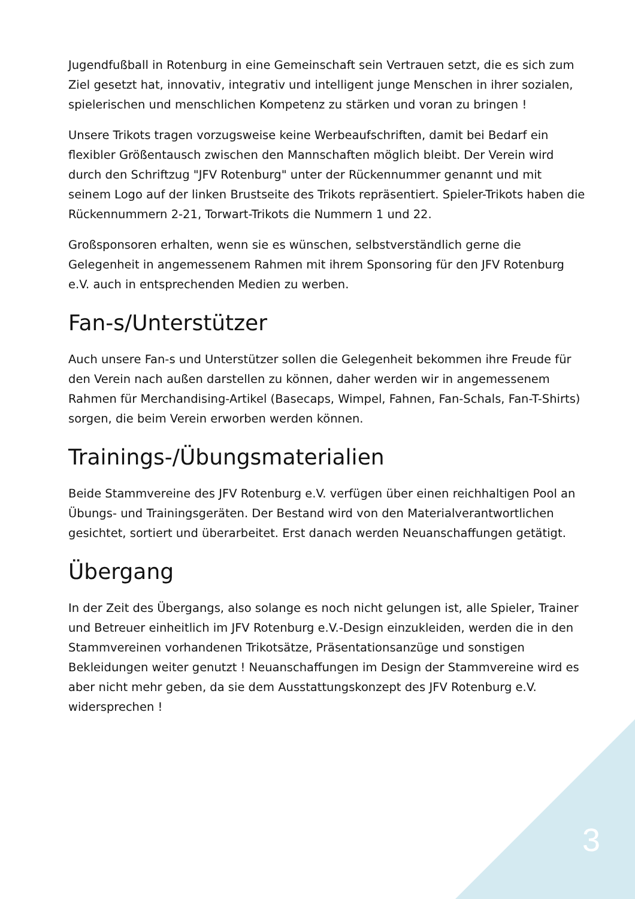Jugendfußball in Rotenburg in eine Gemeinschaft sein Vertrauen setzt, die es sich zum Ziel gesetzt hat, innovativ, integrativ und intelligent junge Menschen in ihrer sozialen, spielerischen und menschlichen Kompetenz zu stärken und voran zu bringen !
Unsere Trikots tragen vorzugsweise keine Werbeaufschriften, damit bei Bedarf ein flexibler Größentausch zwischen den Mannschaften möglich bleibt. Der Verein wird durch den Schriftzug "JFV Rotenburg" unter der Rückennummer genannt und mit seinem Logo auf der linken Brustseite des Trikots repräsentiert. Spieler-Trikots haben die Rückennummern 2-21, Torwart-Trikots die Nummern 1 und 22.
Großsponsoren erhalten, wenn sie es wünschen, selbstverständlich gerne die Gelegenheit in angemessenem Rahmen mit ihrem Sponsoring für den JFV Rotenburg e.V. auch in entsprechenden Medien zu werben.
Fan-s/Unterstützer
Auch unsere Fan-s und Unterstützer sollen die Gelegenheit bekommen ihre Freude für den Verein nach außen darstellen zu können, daher werden wir in angemessenem Rahmen für Merchandising-Artikel (Basecaps, Wimpel, Fahnen, Fan-Schals, Fan-T-Shirts) sorgen, die beim Verein erworben werden können.
Trainings-/Übungsmaterialien
Beide Stammvereine des JFV Rotenburg e.V. verfügen über einen reichhaltigen Pool an Übungs- und Trainingsgeräten. Der Bestand wird von den Materialverantwortlichen gesichtet, sortiert und überarbeitet. Erst danach werden Neuanschaffungen getätigt.
Übergang
In der Zeit des Übergangs, also solange es noch nicht gelungen ist, alle Spieler, Trainer und Betreuer einheitlich im JFV Rotenburg e.V.-Design einzukleiden, werden die in den Stammvereinen vorhandenen Trikotsätze, Präsentationsanzüge und sonstigen Bekleidungen weiter genutzt ! Neuanschaffungen im Design der Stammvereine wird es aber nicht mehr geben, da sie dem Ausstattungskonzept des JFV Rotenburg e.V. widersprechen !
3